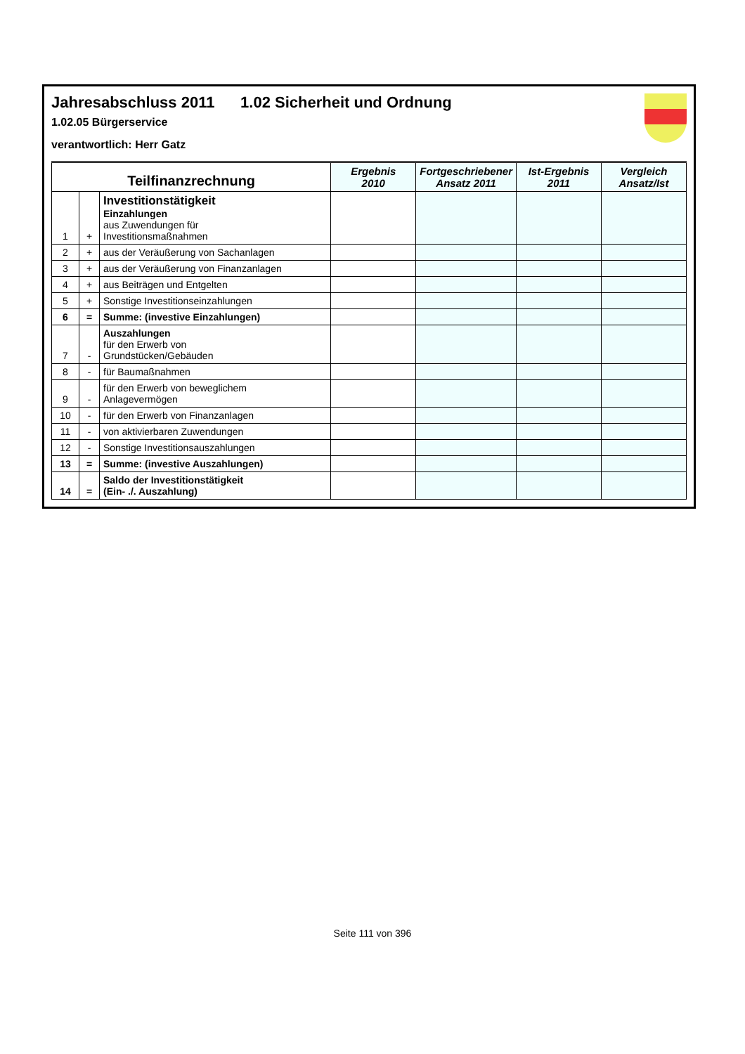Jahresabschluss 2011 1.02 Sicherheit und Ordnung
1.02.05 Bürgerservice
verantwortlich: Herr Gatz
| Teilfinanzrechnung | | | Ergebnis 2010 | Fortgeschriebener Ansatz 2011 | Ist-Ergebnis 2011 | Vergleich Ansatz/Ist |
| --- | --- | --- | --- | --- | --- | --- |
| 1 | + | Investitionstätigkeit Einzahlungen aus Zuwendungen für Investitionsmaßnahmen | | | | |
| 2 | + | aus der Veräußerung von Sachanlagen | | | | |
| 3 | + | aus der Veräußerung von Finanzanlagen | | | | |
| 4 | + | aus Beiträgen und Entgelten | | | | |
| 5 | + | Sonstige Investitionseinzahlungen | | | | |
| 6 | = | Summe: (investive Einzahlungen) | | | | |
| 7 | - | Auszahlungen für den Erwerb von Grundstücken/Gebäuden | | | | |
| 8 | - | für Baumaßnahmen | | | | |
| 9 | - | für den Erwerb von beweglichem Anlagevermögen | | | | |
| 10 | - | für den Erwerb von Finanzanlagen | | | | |
| 11 | - | von aktivierbaren Zuwendungen | | | | |
| 12 | - | Sonstige Investitionsauszahlungen | | | | |
| 13 | = | Summe: (investive Auszahlungen) | | | | |
| 14 | = | Saldo der Investitionstätigkeit (Ein- ./. Auszahlung) | | | | |
Seite 111 von 396